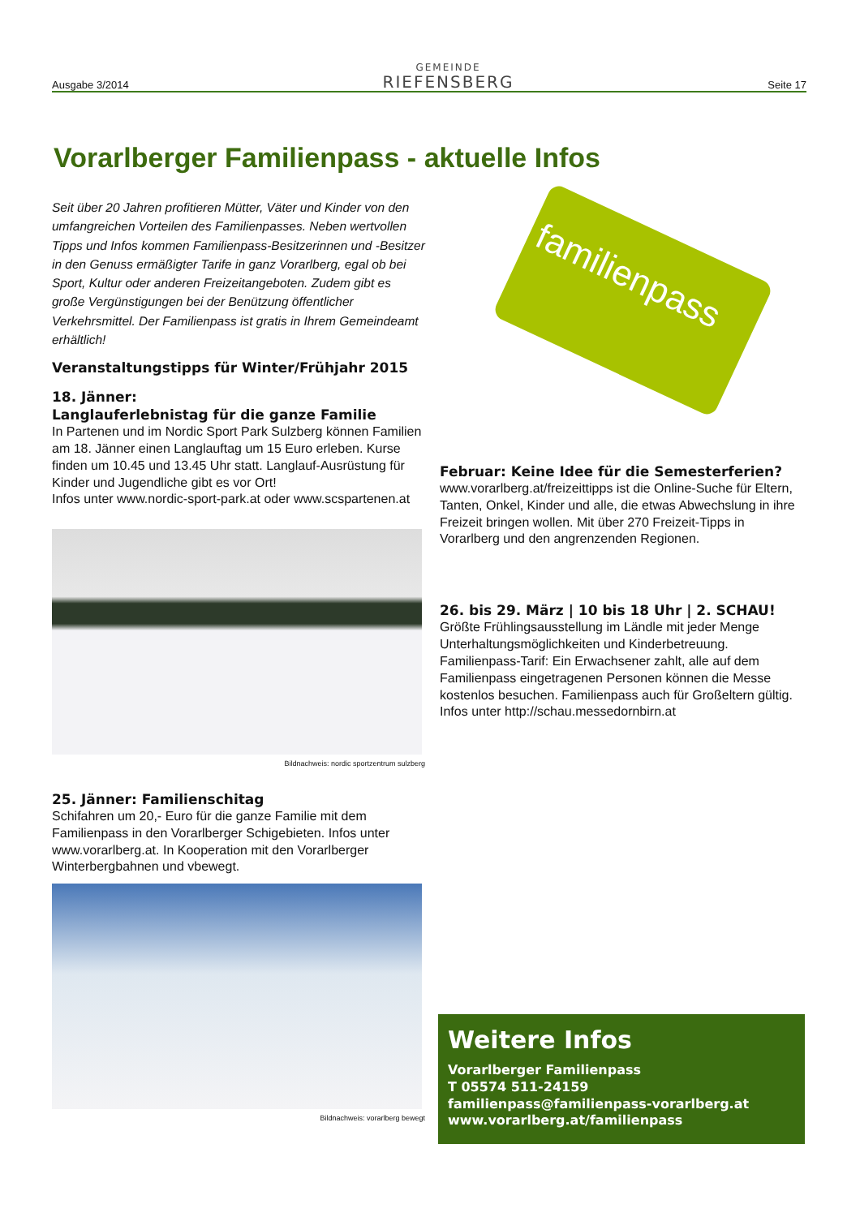Ausgabe 3/2014
GEMEINDE
RIEFENSBERG
Seite 17
Vorarlberger Familienpass - aktuelle Infos
familienpass
Seit über 20 Jahren profitieren Mütter, Väter und Kinder von den umfangreichen Vorteilen des Familienpasses. Neben wertvollen Tipps und Infos kommen Familienpass-Besitzerinnen und -Besitzer in den Genuss ermäßigter Tarife in ganz Vorarlberg, egal ob bei Sport, Kultur oder anderen Freizeitangeboten. Zudem gibt es große Vergünstigungen bei der Benützung öffentlicher Verkehrsmittel. Der Familienpass ist gratis in Ihrem Gemeindeamt erhältlich!
Veranstaltungstipps für Winter/Frühjahr 2015
18. Jänner:
Langlauferlebnistag für die ganze Familie
In Partenen und im Nordic Sport Park Sulzberg können Familien am 18. Jänner einen Langlauftag um 15 Euro erleben. Kurse finden um 10.45 und 13.45 Uhr statt. Langlauf-Ausrüstung für Kinder und Jugendliche gibt es vor Ort!
Infos unter www.nordic-sport-park.at oder www.scspartenen.at
Bildnachweis: nordic sportzentrum sulzberg
25. Jänner: Familienschitag
Schifahren um 20,- Euro für die ganze Familie mit dem Familienpass in den Vorarlberger Schigebieten. Infos unter www.vorarlberg.at. In Kooperation mit den Vorarlberger Winterbergbahnen und vbewegt.
Bildnachweis: vorarlberg bewegt
Februar: Keine Idee für die Semesterferien?
www.vorarlberg.at/freizeittipps ist die Online-Suche für Eltern, Tanten, Onkel, Kinder und alle, die etwas Abwechslung in ihre Freizeit bringen wollen. Mit über 270 Freizeit-Tipps in Vorarlberg und den angrenzenden Regionen.
26. bis 29. März | 10 bis 18 Uhr | 2. SCHAU!
Größte Frühlingsausstellung im Ländle mit jeder Menge Unterhaltungsmöglichkeiten und Kinderbetreuung. Familienpass-Tarif: Ein Erwachsener zahlt, alle auf dem Familienpass eingetragenen Personen können die Messe kostenlos besuchen. Familienpass auch für Großeltern gültig.
Infos unter http://schau.messedornbirn.at
Weitere Infos
Vorarlberger Familienpass
T 05574 511-24159
familienpass@familienpass-vorarlberg.at
www.vorarlberg.at/familienpass